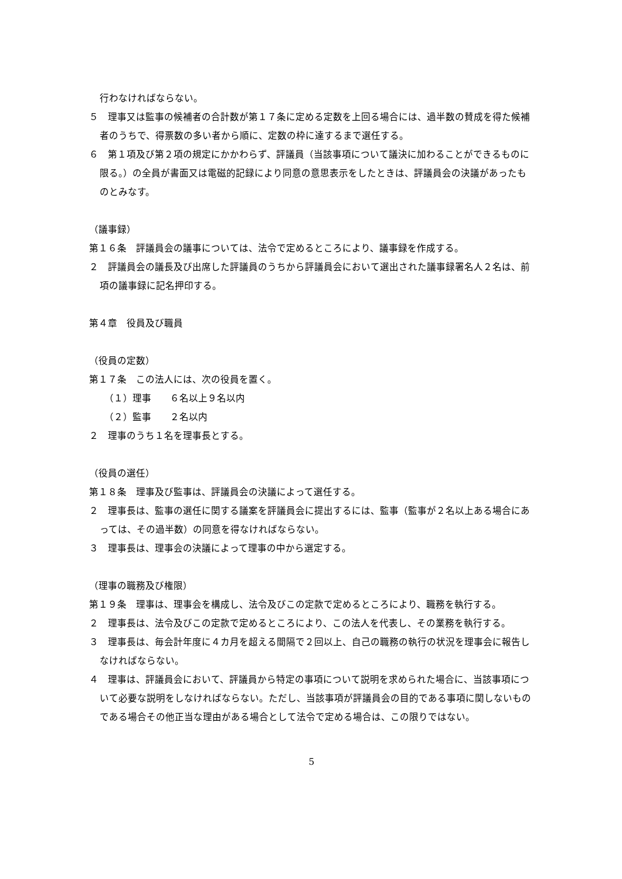行わなければならない。
５　理事又は監事の候補者の合計数が第１７条に定める定数を上回る場合には、過半数の賛成を得た候補者のうちで、得票数の多い者から順に、定数の枠に達するまで選任する。
６　第１項及び第２項の規定にかかわらず、評議員（当該事項について議決に加わることができるものに限る。）の全員が書面又は電磁的記録により同意の意思表示をしたときは、評議員会の決議があったものとみなす。
（議事録）
第１６条　評議員会の議事については、法令で定めるところにより、議事録を作成する。
２　評議員会の議長及び出席した評議員のうちから評議員会において選出された議事録署名人２名は、前項の議事録に記名押印する。
第４章　役員及び職員
（役員の定数）
第１７条　この法人には、次の役員を置く。
（１）理事　　６名以上９名以内
（２）監事　　２名以内
２　理事のうち１名を理事長とする。
（役員の選任）
第１８条　理事及び監事は、評議員会の決議によって選任する。
２　理事長は、監事の選任に関する議案を評議員会に提出するには、監事（監事が２名以上ある場合にあっては、その過半数）の同意を得なければならない。
３　理事長は、理事会の決議によって理事の中から選定する。
（理事の職務及び権限）
第１９条　理事は、理事会を構成し、法令及びこの定款で定めるところにより、職務を執行する。
２　理事長は、法令及びこの定款で定めるところにより、この法人を代表し、その業務を執行する。
３　理事長は、毎会計年度に４カ月を超える間隔で２回以上、自己の職務の執行の状況を理事会に報告しなければならない。
４　理事は、評議員会において、評議員から特定の事項について説明を求められた場合に、当該事項について必要な説明をしなければならない。ただし、当該事項が評議員会の目的である事項に関しないものである場合その他正当な理由がある場合として法令で定める場合は、この限りではない。
5